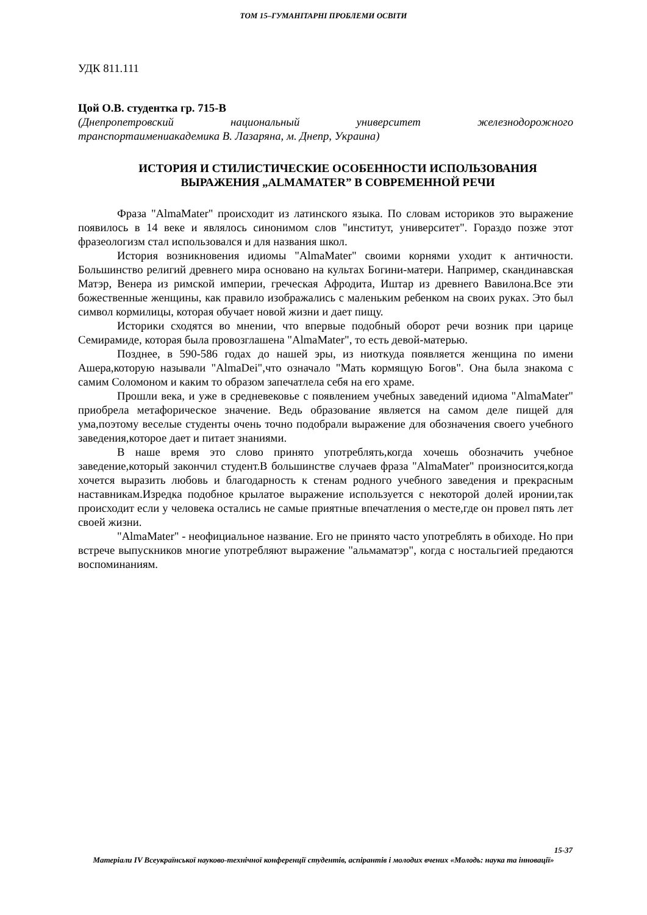ТОМ 15–ГУМАНІТАРНІ ПРОБЛЕМИ ОСВІТИ
УДК 811.111
Цой О.В. студентка гр. 715-В
(Днепропетровский национальный университет железнодорожного
транспортаимениакадемика В. Лазаряна, м. Днепр, Украина)
ИСТОРИЯ И СТИЛИСТИЧЕСКИЕ ОСОБЕННОСТИ ИСПОЛЬЗОВАНИЯ ВЫРАЖЕНИЯ „ALMAMATER” В СОВРЕМЕННОЙ РЕЧИ
Фраза "AlmaMater" происходит из латинского языка. По словам историков это выражение появилось в 14 веке и являлось синонимом слов "институт, университет". Гораздо позже этот фразеологизм стал использовался и для названия школ.
История возникновения идиомы "AlmaMater" своими корнями уходит к античности. Большинство религий древнего мира основано на культах Богини-матери. Например, скандинавская Матэр, Венера из римской империи, греческая Афродита, Иштар из древнего Вавилона.Все эти божественные женщины, как правило изображались с маленьким ребенком на своих руках. Это был символ кормилицы, которая обучает новой жизни и дает пищу.
Историки сходятся во мнении, что впервые подобный оборот речи возник при царице Семирамиде, которая была провозглашена "AlmaMater", то есть девой-матерью.
Позднее, в 590-586 годах до нашей эры, из ниоткуда появляется женщина по имени Ашера,которую называли "AlmaDei",что означало "Мать кормящую Богов". Она была знакома с самим Соломоном и каким то образом запечатлела себя на его храме.
Прошли века, и уже в средневековье с появлением учебных заведений идиома "AlmaMater" приобрела метафорическое значение. Ведь образование является на самом деле пищей для ума,поэтому веселые студенты очень точно подобрали выражение для обозначения своего учебного заведения,которое дает и питает знаниями.
В наше время это слово принято употреблять,когда хочешь обозначить учебное заведение,который закончил студент.В большинстве случаев фраза "AlmaMater" произносится,когда хочется выразить любовь и благодарность к стенам родного учебного заведения и прекрасным наставникам.Изредка подобное крылатое выражение используется с некоторой долей иронии,так происходит если у человека остались не самые приятные впечатления о месте,где он провел пять лет своей жизни.
"AlmaMater" - неофициальное название. Его не принято часто употреблять в обиходе. Но при встрече выпускников многие употребляют выражение "альмаматэр", когда с ностальгией предаются воспоминаниям.
15-37
Матеріали IV Всеукраїнської науково-технічної конференції студентів, аспірантів і молодих вчених «Молодь: наука та інновації»